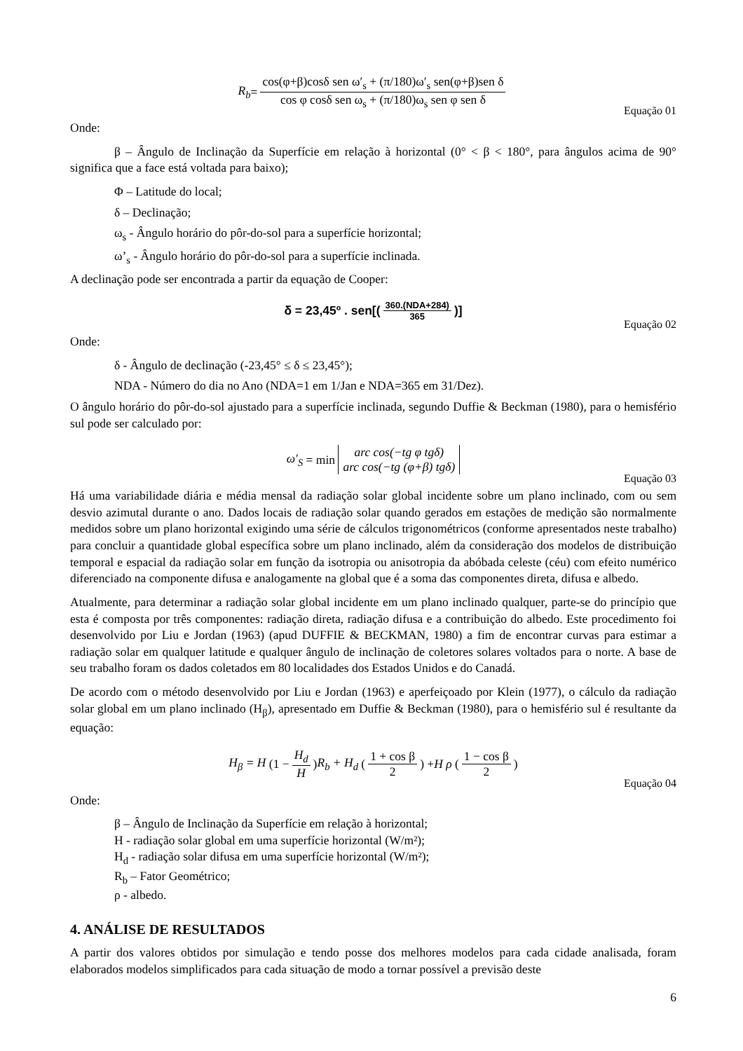R<sub>b</sub> = cos(φ+β)cosδ sen ω′<sub>s</sub> + (π/180)ω′<sub>s</sub> sen(φ+β)sen δ cos φ cosδ sen ω<sub>s</sub> + (π/180)ω<sub>s</sub> sen φ sen δ
Equação 01
Onde:
β – Ângulo de Inclinação da Superfície em relação à horizontal (0° < β < 180°, para ângulos acima de 90° significa que a face está voltada para baixo);
Φ – Latitude do local;
δ – Declinação;
ω<sub>s</sub> - Ângulo horário do pôr-do-sol para a superfície horizontal;
ω’<sub>s</sub> - Ângulo horário do pôr-do-sol para a superfície inclinada.
A declinação pode ser encontrada a partir da equação de Cooper:
δ = 23,45º . sen[(360.(NDA+284) 365)]
Equação 02
Onde:
δ - Ângulo de declinação (-23,45° ≤ δ ≤ 23,45°);
NDA - Número do dia no Ano (NDA=1 em 1/Jan e NDA=365 em 31/Dez).
O ângulo horário do pôr-do-sol ajustado para a superfície inclinada, segundo Duffie & Beckman (1980), para o hemisfério sul pode ser calculado por:
ω′<sub>S</sub> = min arc cos(−tg φ tgδ) arc cos(−tg (φ+β) tgδ)
Equação 03
Há uma variabilidade diária e média mensal da radiação solar global incidente sobre um plano inclinado, com ou sem desvio azimutal durante o ano. Dados locais de radiação solar quando gerados em estações de medição são normalmente medidos sobre um plano horizontal exigindo uma série de cálculos trigonométricos (conforme apresentados neste trabalho) para concluir a quantidade global específica sobre um plano inclinado, além da consideração dos modelos de distribuição temporal e espacial da radiação solar em função da isotropia ou anisotropia da abóbada celeste (céu) com efeito numérico diferenciado na componente difusa e analogamente na global que é a soma das componentes direta, difusa e albedo.
Atualmente, para determinar a radiação solar global incidente em um plano inclinado qualquer, parte-se do princípio que esta é composta por três componentes: radiação direta, radiação difusa e a contribuição do albedo. Este procedimento foi desenvolvido por Liu e Jordan (1963) (apud DUFFIE & BECKMAN, 1980) a fim de encontrar curvas para estimar a radiação solar em qualquer latitude e qualquer ângulo de inclinação de coletores solares voltados para o norte. A base de seu trabalho foram os dados coletados em 80 localidades dos Estados Unidos e do Canadá.
De acordo com o método desenvolvido por Liu e Jordan (1963) e aperfeiçoado por Klein (1977), o cálculo da radiação solar global em um plano inclinado (H<sub>β</sub>), apresentado em Duffie & Beckman (1980), para o hemisfério sul é resultante da equação:
H<sub>β</sub> = H (1 − H<sub>d</sub> H) R<sub>b</sub> + H<sub>d</sub> (1 + cos β 2) + H ρ (1 − cos β 2)
Equação 04
Onde:
β – Ângulo de Inclinação da Superfície em relação à horizontal;
H - radiação solar global em uma superfície horizontal (W/m²);
H<sub>d</sub> - radiação solar difusa em uma superfície horizontal (W/m²);
R<sub>b</sub> – Fator Geométrico;
ρ - albedo.
4. ANÁLISE DE RESULTADOS
A partir dos valores obtidos por simulação e tendo posse dos melhores modelos para cada cidade analisada, foram elaborados modelos simplificados para cada situação de modo a tornar possível a previsão deste
6